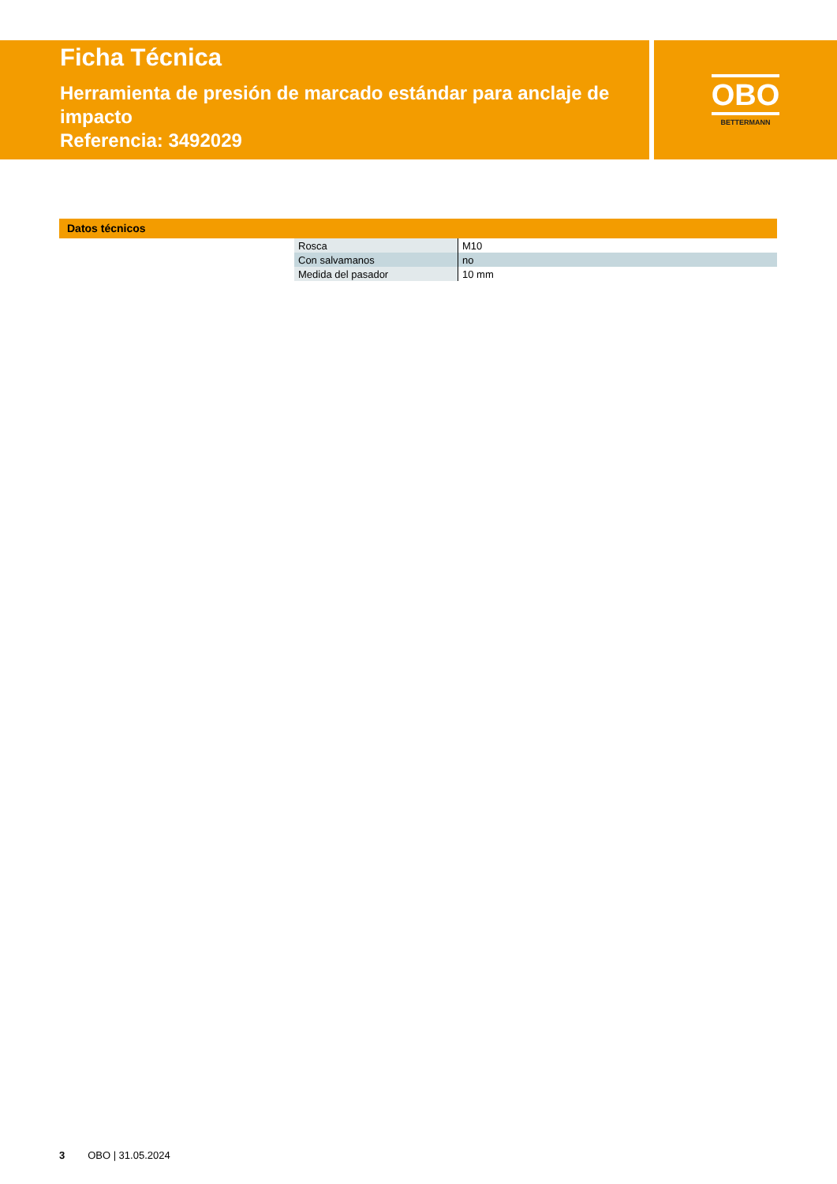Ficha Técnica
Herramienta de presión de marcado estándar para anclaje de impacto
Referencia: 3492029
OBO
BETTERMANN
Datos técnicos
| Rosca | M10 |
| Con salvamanos | no |
| Medida del pasador | 10 mm |
3 OBO | 31.05.2024